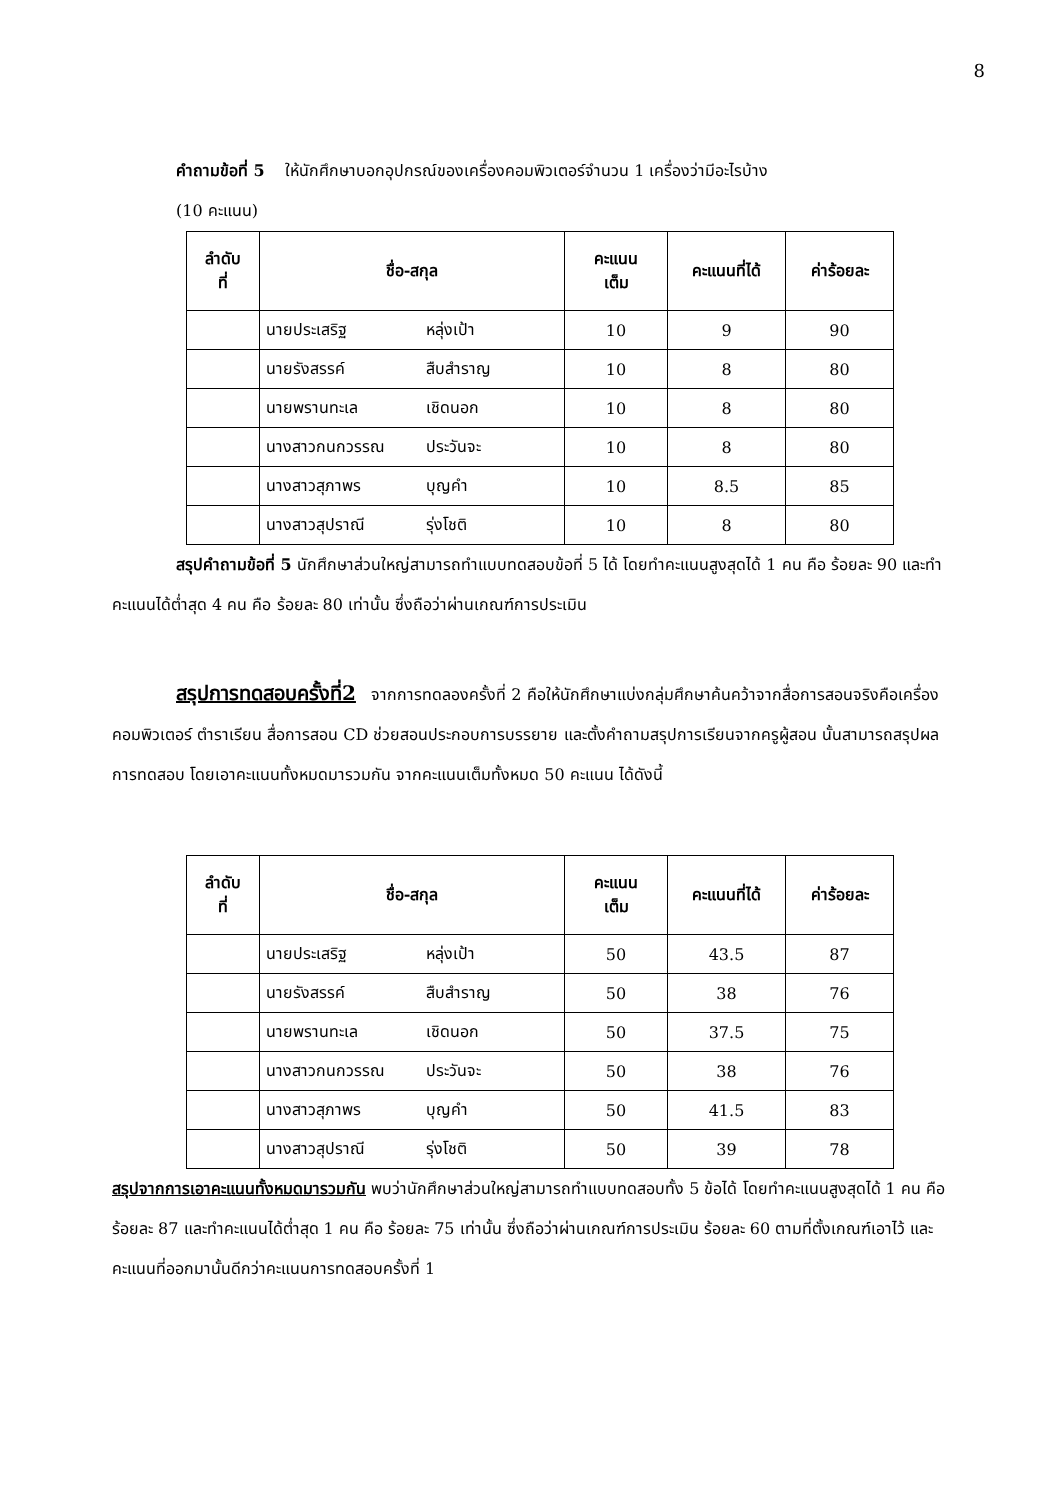8
คำถามข้อที่ 5 ให้นักศึกษาบอกอุปกรณ์ของเครื่องคอมพิวเตอร์จำนวน 1 เครื่องว่ามีอะไรบ้าง
(10 คะแนน)
| ลำดับ ที่ | ชื่อ-สกุล | คะแนน เต็ม | คะแนนที่ได้ | ค่าร้อยละ |
| --- | --- | --- | --- | --- |
| | นายประเสริฐ หลุ่งเป้า | 10 | 9 | 90 |
| | นายรังสรรค์ สืบสำราญ | 10 | 8 | 80 |
| | นายพรานทะเล เชิดนอก | 10 | 8 | 80 |
| | นางสาวกนกวรรณ ประวันจะ | 10 | 8 | 80 |
| | นางสาวสุภาพร บุญคำ | 10 | 8.5 | 85 |
| | นางสาวสุปราณี รุ่งโชติ | 10 | 8 | 80 |
สรุปคำถามข้อที่ 5 นักศึกษาส่วนใหญ่สามารถทำแบบทดสอบข้อที่ 5 ได้ โดยทำคะแนนสูงสุดได้ 1 คน คือ ร้อยละ 90 และทำคะแนนได้ต่ำสุด 4 คน คือ ร้อยละ 80 เท่านั้น ซึ่งถือว่าผ่านเกณฑ์การประเมิน
สรุปการทดสอบครั้งที่2 จากการทดลองครั้งที่ 2 คือให้นักศึกษาแบ่งกลุ่มศึกษาค้นคว้าจากสื่อการสอนจริงคือเครื่องคอมพิวเตอร์ ตำราเรียน สื่อการสอน CD ช่วยสอนประกอบการบรรยาย และตั้งคำถามสรุปการเรียนจากครูผู้สอน นั้นสามารถสรุปผลการทดสอบ โดยเอาคะแนนทั้งหมดมารวมกัน จากคะแนนเต็มทั้งหมด 50 คะแนน ได้ดังนี้
| ลำดับ ที่ | ชื่อ-สกุล | คะแนน เต็ม | คะแนนที่ได้ | ค่าร้อยละ |
| --- | --- | --- | --- | --- |
| | นายประเสริฐ หลุ่งเป้า | 50 | 43.5 | 87 |
| | นายรังสรรค์ สืบสำราญ | 50 | 38 | 76 |
| | นายพรานทะเล เชิดนอก | 50 | 37.5 | 75 |
| | นางสาวกนกวรรณ ประวันจะ | 50 | 38 | 76 |
| | นางสาวสุภาพร บุญคำ | 50 | 41.5 | 83 |
| | นางสาวสุปราณี รุ่งโชติ | 50 | 39 | 78 |
สรุปจากการเอาคะแนนทั้งหมดมารวมกัน พบว่านักศึกษาส่วนใหญ่สามารถทำแบบทดสอบทั้ง 5 ข้อได้ โดยทำคะแนนสูงสุดได้ 1 คน คือ ร้อยละ 87 และทำคะแนนได้ต่ำสุด 1 คน คือ ร้อยละ 75 เท่านั้น ซึ่งถือว่าผ่านเกณฑ์การประเมิน ร้อยละ 60 ตามที่ตั้งเกณฑ์เอาไว้ และคะแนนที่ออกมานั้นดีกว่าคะแนนการทดสอบครั้งที่ 1